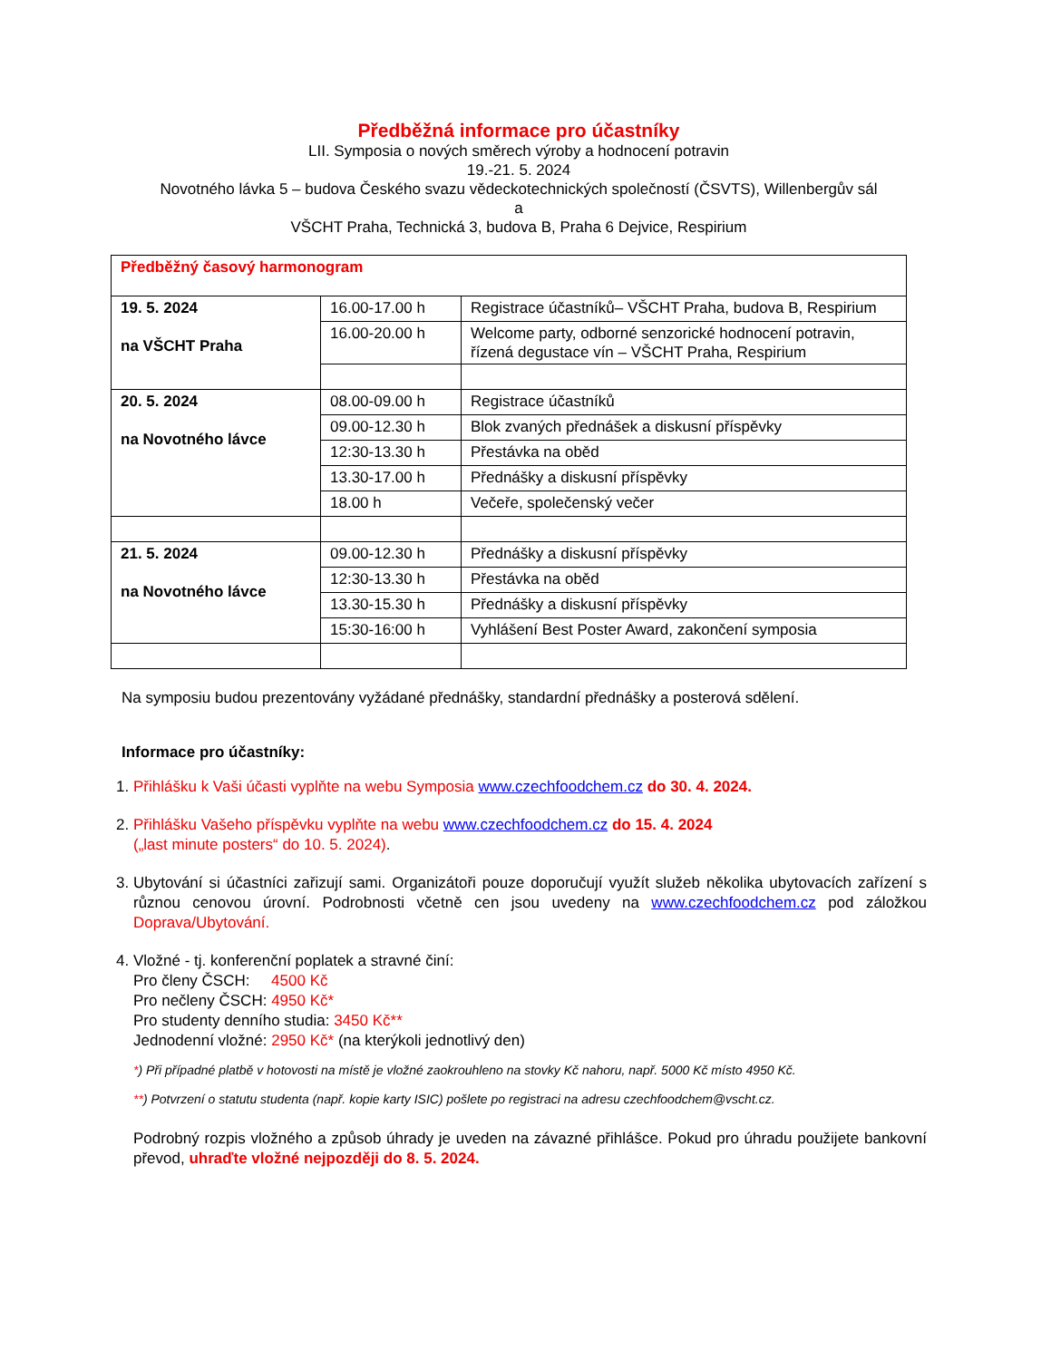Předběžná informace pro účastníky
LII. Symposia o nových směrech výroby a hodnocení potravin
19.-21. 5. 2024
Novotného lávka 5 – budova Českého svazu vědeckotechnických společností (ČSVTS), Willenbergův sál
a
VŠCHT Praha, Technická 3, budova B, Praha 6 Dejvice, Respirium
| Předběžný časový harmonogram | | |
| 19. 5. 2024 na VŠCHT Praha | 16.00-17.00 h | Registrace účastníků– VŠCHT Praha, budova B, Respirium |
| | 16.00-20.00 h | Welcome party, odborné senzorické hodnocení potravin, řízená degustace vín – VŠCHT Praha, Respirium |
| 20. 5. 2024 na Novotného lávce | 08.00-09.00 h | Registrace účastníků |
| | 09.00-12.30 h | Blok zvaných přednášek a diskusní příspěvky |
| | 12:30-13.30 h | Přestávka na oběd |
| | 13.30-17.00 h | Přednášky a diskusní příspěvky |
| | 18.00 h | Večeře, společenský večer |
| 21. 5. 2024 na Novotného lávce | 09.00-12.30 h | Přednášky a diskusní příspěvky |
| | 12:30-13.30 h | Přestávka na oběd |
| | 13.30-15.30 h | Přednášky a diskusní příspěvky |
| | 15:30-16:00 h | Vyhlášení Best Poster Award, zakončení symposia |
Na symposiu budou prezentovány vyžádané přednášky, standardní přednášky a posterová sdělení.
Informace pro účastníky:
1. Přihlášku k Vaši účasti vyplňte na webu Symposia www.czechfoodchem.cz do 30. 4. 2024.
2. Přihlášku Vašeho příspěvku vyplňte na webu www.czechfoodchem.cz do 15. 4. 2024
(„last minute posters“ do 10. 5. 2024).
3. Ubytování si účastníci zařizují sami. Organizátoři pouze doporučují využít služeb několika ubytovacích zařízení s různou cenovou úrovní. Podrobnosti včetně cen jsou uvedeny na www.czechfoodchem.cz pod záložkou Doprava/Ubytování.
4. Vložné - tj. konferenční poplatek a stravné činí:
Pro členy ČSCH: 4500 Kč
Pro nečleny ČSCH: 4950 Kč*
Pro studenty denního studia: 3450 Kč**
Jednodenní vložné: 2950 Kč* (na kterýkoli jednotlivý den)
*) Při případné platbě v hotovosti na místě je vložné zaokrouhleno na stovky Kč nahoru, např. 5000 Kč místo 4950 Kč.
**) Potvrzení o statutu studenta (např. kopie karty ISIC) pošlete po registraci na adresu czechfoodchem@vscht.cz.
Podrobný rozpis vložného a způsob úhrady je uveden na závazné přihlášce. Pokud pro úhradu použijete bankovní převod, uhraďte vložné nejpozději do 8. 5. 2024.